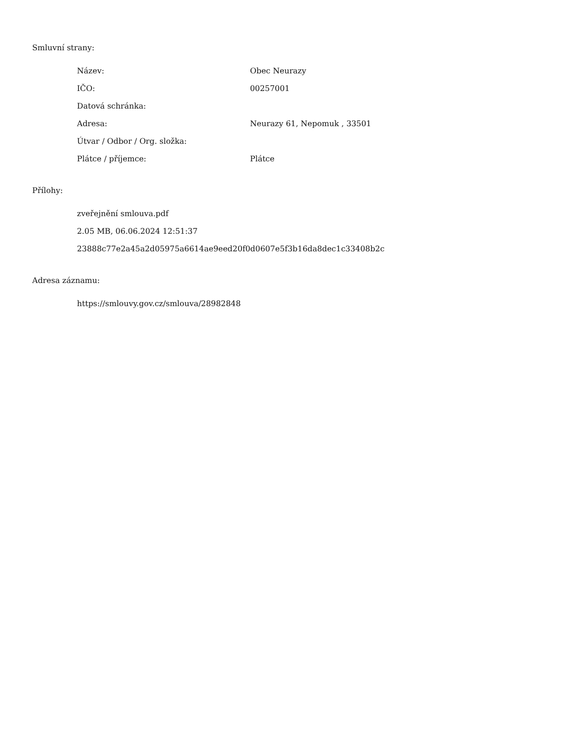Smluvní strany:
| Název: | Obec Neurazy |
| IČO: | 00257001 |
| Datová schránka: | |
| Adresa: | Neurazy 61, Nepomuk , 33501 |
| Útvar / Odbor / Org. složka: | |
| Plátce / příjemce: | Plátce |
Přílohy:
zveřejnění smlouva.pdf
2.05 MB, 06.06.2024 12:51:37
23888c77e2a45a2d05975a6614ae9eed20f0d0607e5f3b16da8dec1c33408b2c
Adresa záznamu:
https://smlouvy.gov.cz/smlouva/28982848